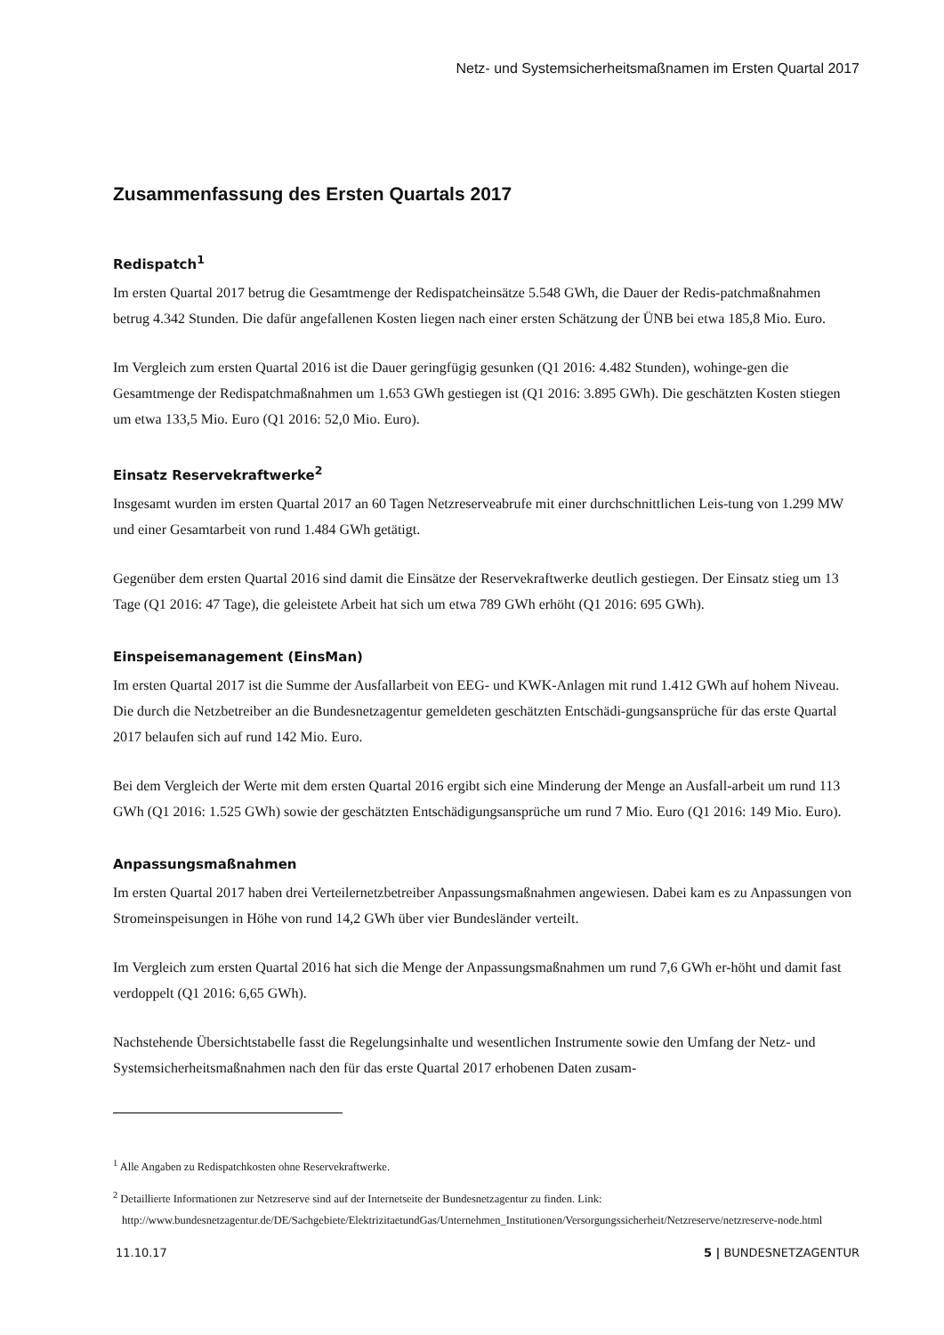Netz- und Systemsicherheitsmaßnamen im Ersten Quartal 2017
Zusammenfassung des Ersten Quartals 2017
Redispatch<sup>1</sup>
Im ersten Quartal 2017 betrug die Gesamtmenge der Redispatcheinsätze 5.548 GWh, die Dauer der Redis-patchmaßnahmen betrug 4.342 Stunden. Die dafür angefallenen Kosten liegen nach einer ersten Schätzung der ÜNB bei etwa 185,8 Mio. Euro.
Im Vergleich zum ersten Quartal 2016 ist die Dauer geringfügig gesunken (Q1 2016: 4.482 Stunden), wohinge-gen die Gesamtmenge der Redispatchmaßnahmen um 1.653 GWh gestiegen ist (Q1 2016: 3.895 GWh). Die geschätzten Kosten stiegen um etwa 133,5 Mio. Euro (Q1 2016: 52,0 Mio. Euro).
Einsatz Reservekraftwerke<sup>2</sup>
Insgesamt wurden im ersten Quartal 2017 an 60 Tagen Netzreserveabrufe mit einer durchschnittlichen Leis-tung von 1.299 MW und einer Gesamtarbeit von rund 1.484 GWh getätigt.
Gegenüber dem ersten Quartal 2016 sind damit die Einsätze der Reservekraftwerke deutlich gestiegen. Der Einsatz stieg um 13 Tage (Q1 2016: 47 Tage), die geleistete Arbeit hat sich um etwa 789 GWh erhöht (Q1 2016: 695 GWh).
Einspeisemanagement (EinsMan)
Im ersten Quartal 2017 ist die Summe der Ausfallarbeit von EEG- und KWK-Anlagen mit rund 1.412 GWh auf hohem Niveau. Die durch die Netzbetreiber an die Bundesnetzagentur gemeldeten geschätzten Entschädi-gungsansprüche für das erste Quartal 2017 belaufen sich auf rund 142 Mio. Euro.
Bei dem Vergleich der Werte mit dem ersten Quartal 2016 ergibt sich eine Minderung der Menge an Ausfall-arbeit um rund 113 GWh (Q1 2016: 1.525 GWh) sowie der geschätzten Entschädigungsansprüche um rund 7 Mio. Euro (Q1 2016: 149 Mio. Euro).
Anpassungsmaßnahmen
Im ersten Quartal 2017 haben drei Verteilernetzbetreiber Anpassungsmaßnahmen angewiesen. Dabei kam es zu Anpassungen von Stromeinspeisungen in Höhe von rund 14,2 GWh über vier Bundesländer verteilt.
Im Vergleich zum ersten Quartal 2016 hat sich die Menge der Anpassungsmaßnahmen um rund 7,6 GWh er-höht und damit fast verdoppelt (Q1 2016: 6,65 GWh).
Nachstehende Übersichtstabelle fasst die Regelungsinhalte und wesentlichen Instrumente sowie den Umfang der Netz- und Systemsicherheitsmaßnahmen nach den für das erste Quartal 2017 erhobenen Daten zusam-
<sup>1</sup> Alle Angaben zu Redispatchkosten ohne Reservekraftwerke.
<sup>2</sup> Detaillierte Informationen zur Netzreserve sind auf der Internetseite der Bundesnetzagentur zu finden. Link:
http://www.bundesnetzagentur.de/DE/Sachgebiete/ElektrizitaetundGas/Unternehmen_Institutionen/Versorgungssicherheit/Netzreserve/netzreserve-node.html
11.10.17 5 | BUNDESNETZAGENTUR